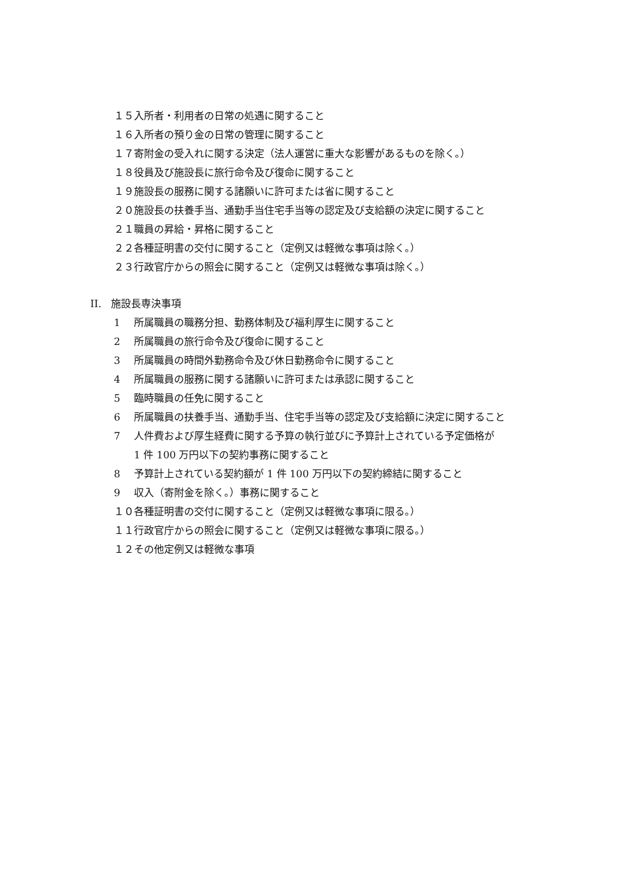１５入所者・利用者の日常の処遇に関すること
１６入所者の預り金の日常の管理に関すること
１７寄附金の受入れに関する決定（法人運営に重大な影響があるものを除く。）
１８役員及び施設長に旅行命令及び復命に関すること
１９施設長の服務に関する諸願いに許可または省に関すること
２０施設長の扶養手当、通勤手当住宅手当等の認定及び支給額の決定に関すること
２１職員の昇給・昇格に関すること
２２各種証明書の交付に関すること（定例又は軽微な事項は除く。）
２３行政官庁からの照会に関すること（定例又は軽微な事項は除く。）
II. 施設長専決事項
1 所属職員の職務分担、勤務体制及び福利厚生に関すること
2 所属職員の旅行命令及び復命に関すること
3 所属職員の時間外勤務命令及び休日勤務命令に関すること
4 所属職員の服務に関する諸願いに許可または承認に関すること
5 臨時職員の任免に関すること
6 所属職員の扶養手当、通勤手当、住宅手当等の認定及び支給額に決定に関すること
7 人件費および厚生経費に関する予算の執行並びに予算計上されている予定価格が
1 件 100 万円以下の契約事務に関すること
8 予算計上されている契約額が 1 件 100 万円以下の契約締結に関すること
9 収入（寄附金を除く。）事務に関すること
１０各種証明書の交付に関すること（定例又は軽微な事項に限る。）
１１行政官庁からの照会に関すること（定例又は軽微な事項に限る。）
１２その他定例又は軽微な事項